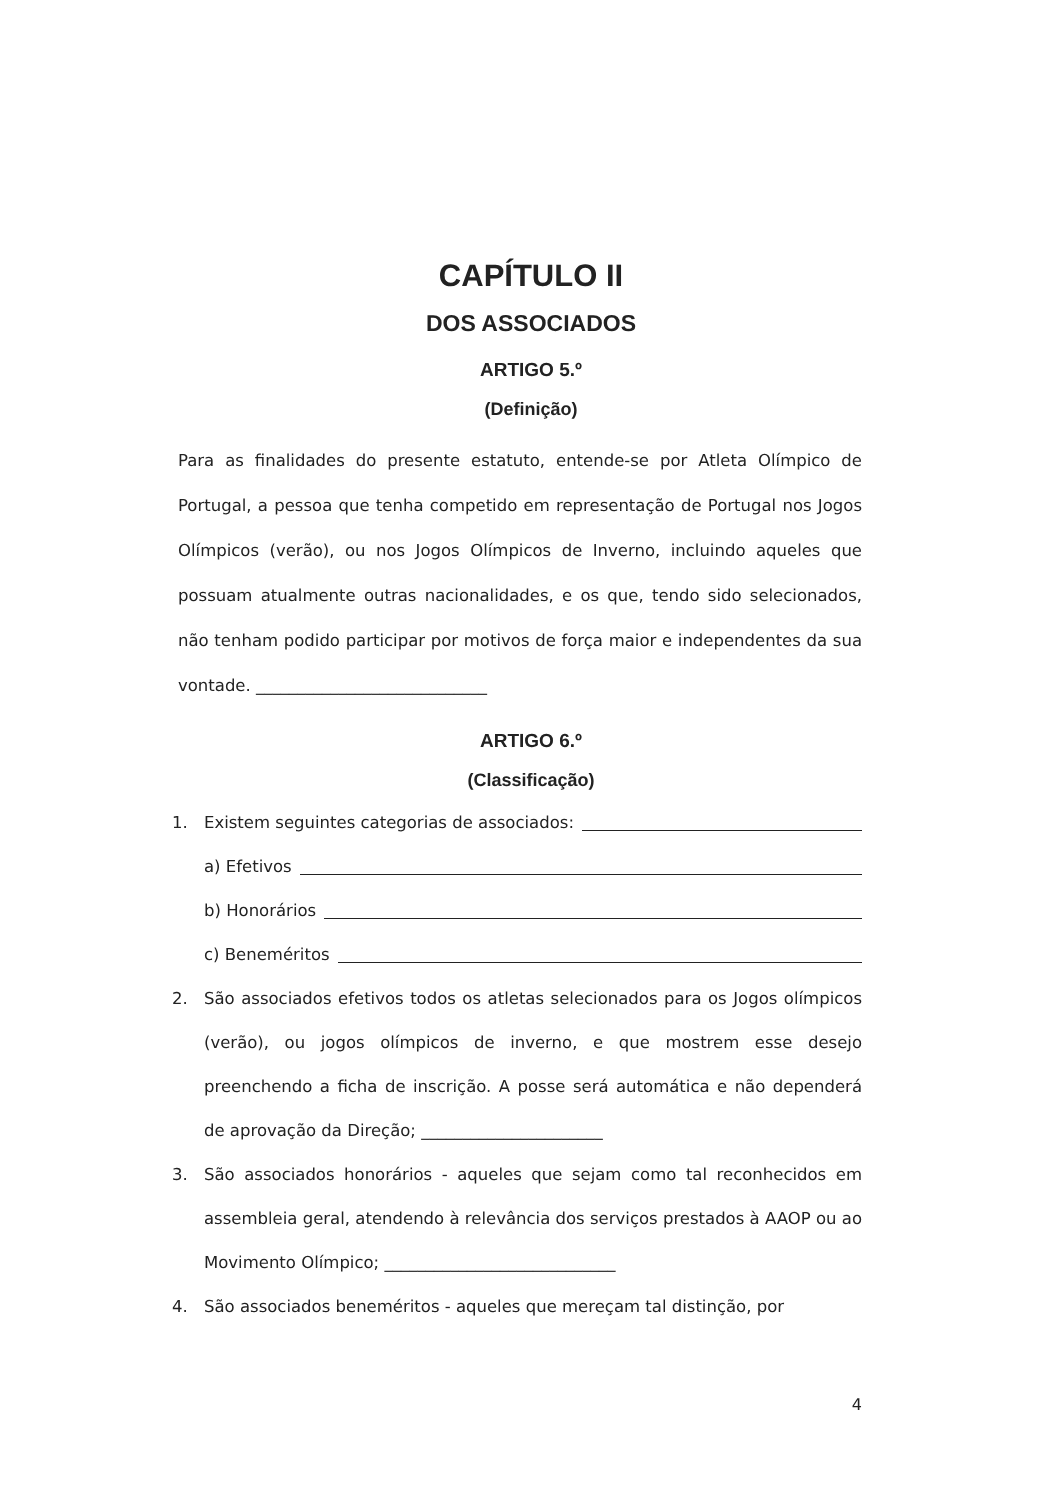CAPÍTULO II
DOS ASSOCIADOS
ARTIGO 5.º
(Definição)
Para as finalidades do presente estatuto, entende-se por Atleta Olímpico de Portugal, a pessoa que tenha competido em representação de Portugal nos Jogos Olímpicos (verão), ou nos Jogos Olímpicos de Inverno, incluindo aqueles que possuam atualmente outras nacionalidades, e os que, tendo sido selecionados, não tenham podido participar por motivos de força maior e independentes da sua vontade. ____________________________
ARTIGO 6.º
(Classificação)
1. Existem seguintes categorias de associados:
a) Efetivos
b) Honorários
c) Beneméritos
2. São associados efetivos todos os atletas selecionados para os Jogos olímpicos (verão), ou jogos olímpicos de inverno, e que mostrem esse desejo preenchendo a ficha de inscrição. A posse será automática e não dependerá de aprovação da Direção; ______________________
3. São associados honorários - aqueles que sejam como tal reconhecidos em assembleia geral, atendendo à relevância dos serviços prestados à AAOP ou ao Movimento Olímpico; ____________________________
4. São associados beneméritos - aqueles que mereçam tal distinção, por
4